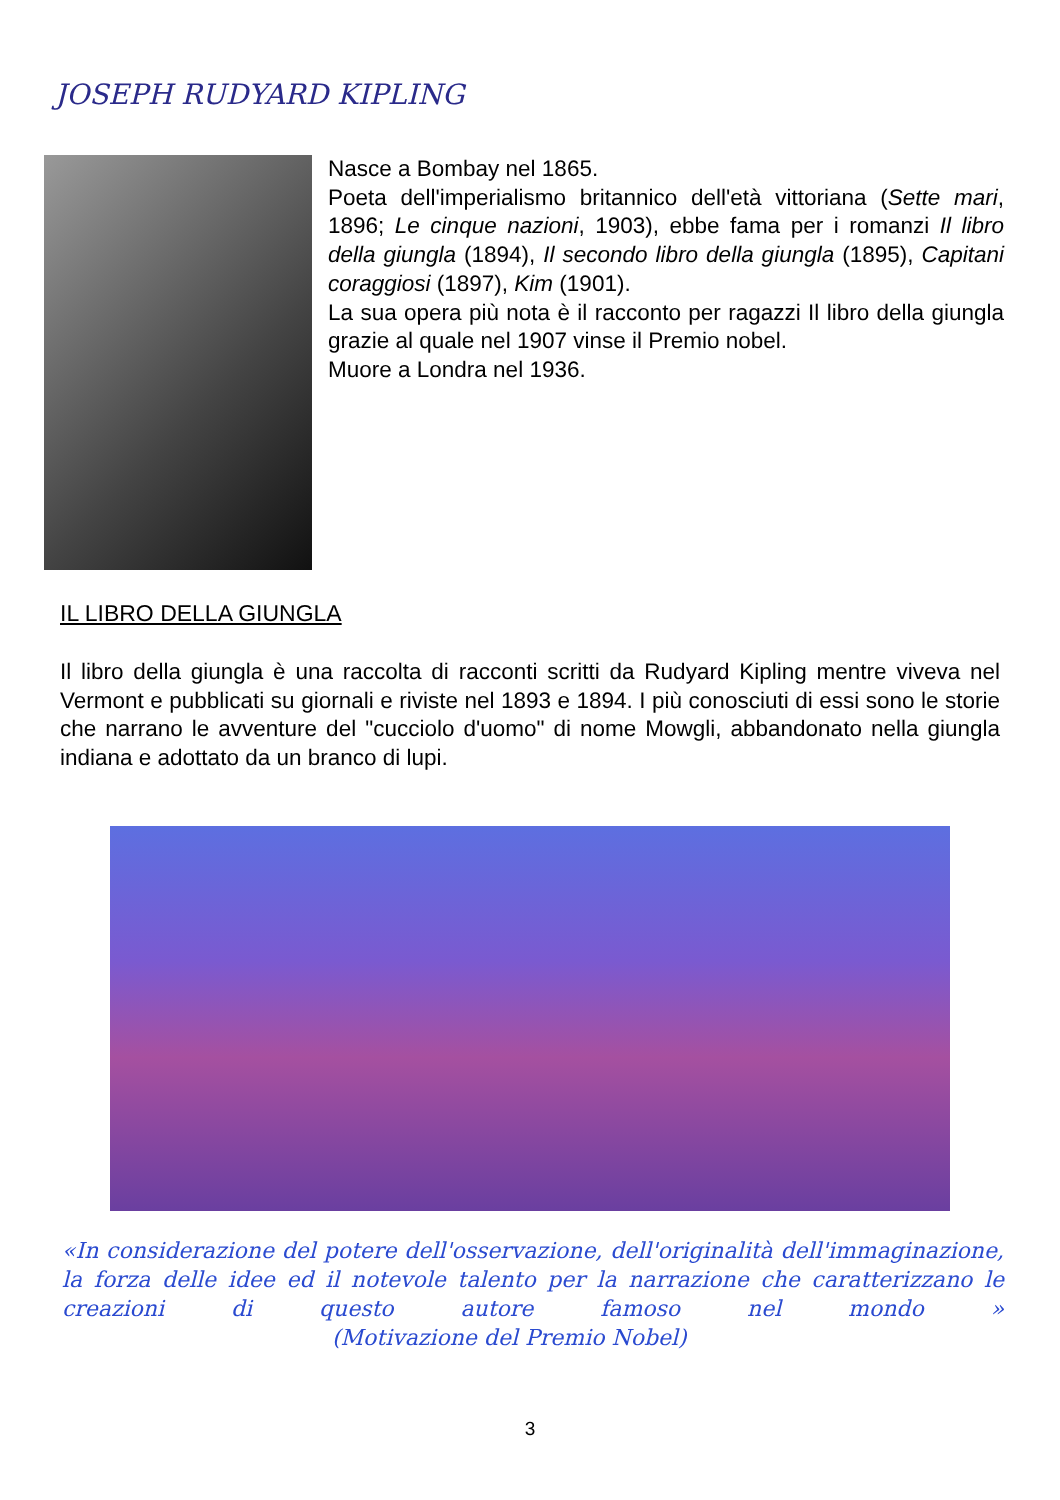JOSEPH RUDYARD KIPLING
Nasce a Bombay nel 1865.
Poeta dell'imperialismo britannico dell'età vittoriana (Sette mari, 1896; Le cinque nazioni, 1903), ebbe fama per i romanzi Il libro della giungla (1894), Il secondo libro della giungla (1895), Capitani coraggiosi (1897), Kim (1901).
La sua opera più nota è il racconto per ragazzi Il libro della giungla grazie al quale nel 1907 vinse il Premio nobel.
Muore a Londra nel 1936.
IL LIBRO DELLA GIUNGLA
Il libro della giungla è una raccolta di racconti scritti da Rudyard Kipling mentre viveva nel Vermont e pubblicati su giornali e riviste nel 1893 e 1894. I più conosciuti di essi sono le storie che narrano le avventure del "cucciolo d'uomo" di nome Mowgli, abbandonato nella giungla indiana e adottato da un branco di lupi.
«In considerazione del potere dell'osservazione, dell'originalità dell'immaginazione, la forza delle idee ed il notevole talento per la narrazione che caratterizzano le creazioni di questo autore famoso nel mondo » (Motivazione del Premio Nobel)
3